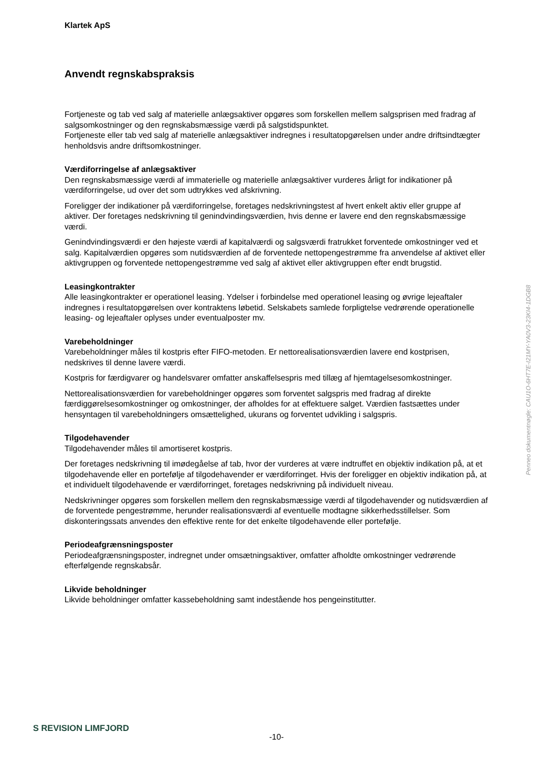Klartek ApS
Anvendt regnskabspraksis
Fortjeneste og tab ved salg af materielle anlægsaktiver opgøres som forskellen mellem salgsprisen med fradrag af salgsomkostninger og den regnskabsmæssige værdi på salgstidspunktet.
Fortjeneste eller tab ved salg af materielle anlægsaktiver indregnes i resultatopgørelsen under andre driftsindtægter henholdsvis andre driftsomkostninger.
Værdiforringelse af anlægsaktiver
Den regnskabsmæssige værdi af immaterielle og materielle anlægsaktiver vurderes årligt for indikationer på værdiforringelse, ud over det som udtrykkes ved afskrivning.
Foreligger der indikationer på værdiforringelse, foretages nedskrivningstest af hvert enkelt aktiv eller gruppe af aktiver. Der foretages nedskrivning til genindvindingsværdien, hvis denne er lavere end den regnskabsmæssige værdi.
Genindvindingsværdi er den højeste værdi af kapitalværdi og salgsværdi fratrukket forventede omkostninger ved et salg. Kapitalværdien opgøres som nutidsværdien af de forventede nettopengestrømme fra anvendelse af aktivet eller aktivgruppen og forventede nettopengestrømme ved salg af aktivet eller aktivgruppen efter endt brugstid.
Leasingkontrakter
Alle leasingkontrakter er operationel leasing. Ydelser i forbindelse med operationel leasing og øvrige lejeaftaler indregnes i resultatopgørelsen over kontraktens løbetid. Selskabets samlede forpligtelse vedrørende operationelle leasing- og lejeaftaler oplyses under eventualposter mv.
Varebeholdninger
Varebeholdninger måles til kostpris efter FIFO-metoden. Er nettorealisationsværdien lavere end kostprisen, nedskrives til denne lavere værdi.
Kostpris for færdigvarer og handelsvarer omfatter anskaffelsespris med tillæg af hjemtagelsesomkostninger.
Nettorealisationsværdien for varebeholdninger opgøres som forventet salgspris med fradrag af direkte færdiggørelsesomkostninger og omkostninger, der afholdes for at effektuere salget. Værdien fastsættes under hensyntagen til varebeholdningers omsættelighed, ukurans og forventet udvikling i salgspris.
Tilgodehavender
Tilgodehavender måles til amortiseret kostpris.
Der foretages nedskrivning til imødegåelse af tab, hvor der vurderes at være indtruffet en objektiv indikation på, at et tilgodehavende eller en portefølje af tilgodehavender er værdiforringet. Hvis der foreligger en objektiv indikation på, at et individuelt tilgodehavende er værdiforringet, foretages nedskrivning på individuelt niveau.
Nedskrivninger opgøres som forskellen mellem den regnskabsmæssige værdi af tilgodehavender og nutidsværdien af de forventede pengestrømme, herunder realisationsværdi af eventuelle modtagne sikkerhedsstillelser. Som diskonteringssats anvendes den effektive rente for det enkelte tilgodehavende eller portefølje.
Periodeafgrænsningsposter
Periodeafgrænsningsposter, indregnet under omsætningsaktiver, omfatter afholdte omkostninger vedrørende efterfølgende regnskabsår.
Likvide beholdninger
Likvide beholdninger omfatter kassebeholdning samt indestående hos pengeinstitutter.
Penneo dokumentnøgle: CAU1O-6HT7E-I21MY-YA0V3-23KI4-1DGB8
S REVISION LIMFJORD
-10-